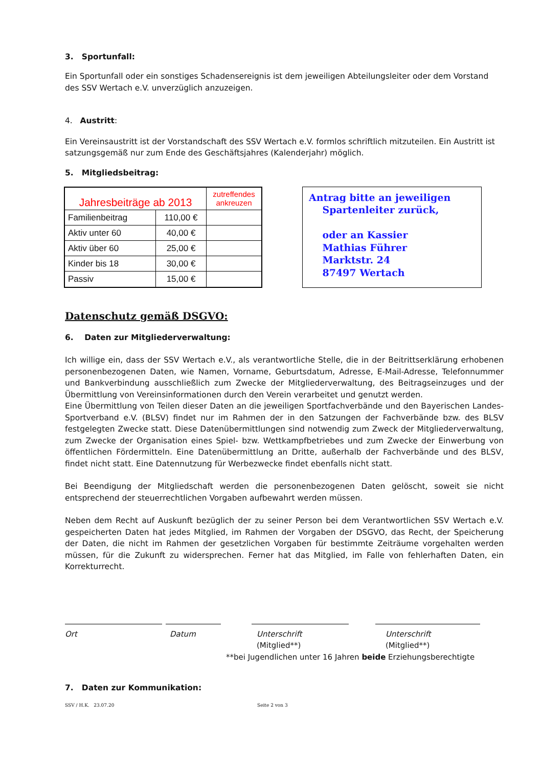3. Sportunfall:
Ein Sportunfall oder ein sonstiges Schadensereignis ist dem jeweiligen Abteilungsleiter oder dem Vorstand des SSV Wertach e.V. unverzüglich anzuzeigen.
4. Austritt:
Ein Vereinsaustritt ist der Vorstandschaft des SSV Wertach e.V. formlos schriftlich mitzuteilen. Ein Austritt ist satzungsgemäß nur zum Ende des Geschäftsjahres (Kalenderjahr) möglich.
5. Mitgliedsbeitrag:
| Jahresbeiträge ab 2013 | | zutreffendes ankreuzen |
| Familienbeitrag | 110,00 € | |
| Aktiv unter 60 | 40,00 € | |
| Aktiv über 60 | 25,00 € | |
| Kinder bis 18 | 30,00 € | |
| Passiv | 15,00 € | |
Antrag bitte an jeweiligen
Spartenleiter zurück,
oder an Kassier
Mathias Führer
Marktstr. 24
87497 Wertach
Datenschutz gemäß DSGVO:
6. Daten zur Mitgliederverwaltung:
Ich willige ein, dass der SSV Wertach e.V., als verantwortliche Stelle, die in der Beitrittserklärung erhobenen personenbezogenen Daten, wie Namen, Vorname, Geburtsdatum, Adresse, E-Mail-Adresse, Telefonnummer und Bankverbindung ausschließlich zum Zwecke der Mitgliederverwaltung, des Beitragseinzuges und der Übermittlung von Vereinsinformationen durch den Verein verarbeitet und genutzt werden.
Eine Übermittlung von Teilen dieser Daten an die jeweiligen Sportfachverbände und den Bayerischen Landes-Sportverband e.V. (BLSV) findet nur im Rahmen der in den Satzungen der Fachverbände bzw. des BLSV festgelegten Zwecke statt. Diese Datenübermittlungen sind notwendig zum Zweck der Mitgliederverwaltung, zum Zwecke der Organisation eines Spiel- bzw. Wettkampfbetriebes und zum Zwecke der Einwerbung von öffentlichen Fördermitteln. Eine Datenübermittlung an Dritte, außerhalb der Fachverbände und des BLSV, findet nicht statt. Eine Datennutzung für Werbezwecke findet ebenfalls nicht statt.
Bei Beendigung der Mitgliedschaft werden die personenbezogenen Daten gelöscht, soweit sie nicht entsprechend der steuerrechtlichen Vorgaben aufbewahrt werden müssen.
Neben dem Recht auf Auskunft bezüglich der zu seiner Person bei dem Verantwortlichen SSV Wertach e.V. gespeicherten Daten hat jedes Mitglied, im Rahmen der Vorgaben der DSGVO, das Recht, der Speicherung der Daten, die nicht im Rahmen der gesetzlichen Vorgaben für bestimmte Zeiträume vorgehalten werden müssen, für die Zukunft zu widersprechen. Ferner hat das Mitglied, im Falle von fehlerhaften Daten, ein Korrekturrecht.
Ort Datum Unterschrift
(Mitglied**)
Unterschrift
(Mitglied**)
**bei Jugendlichen unter 16 Jahren beide Erziehungsberechtigte
7. Daten zur Kommunikation:
SSV / H.K. 23.07.20 Seite 2 von 3